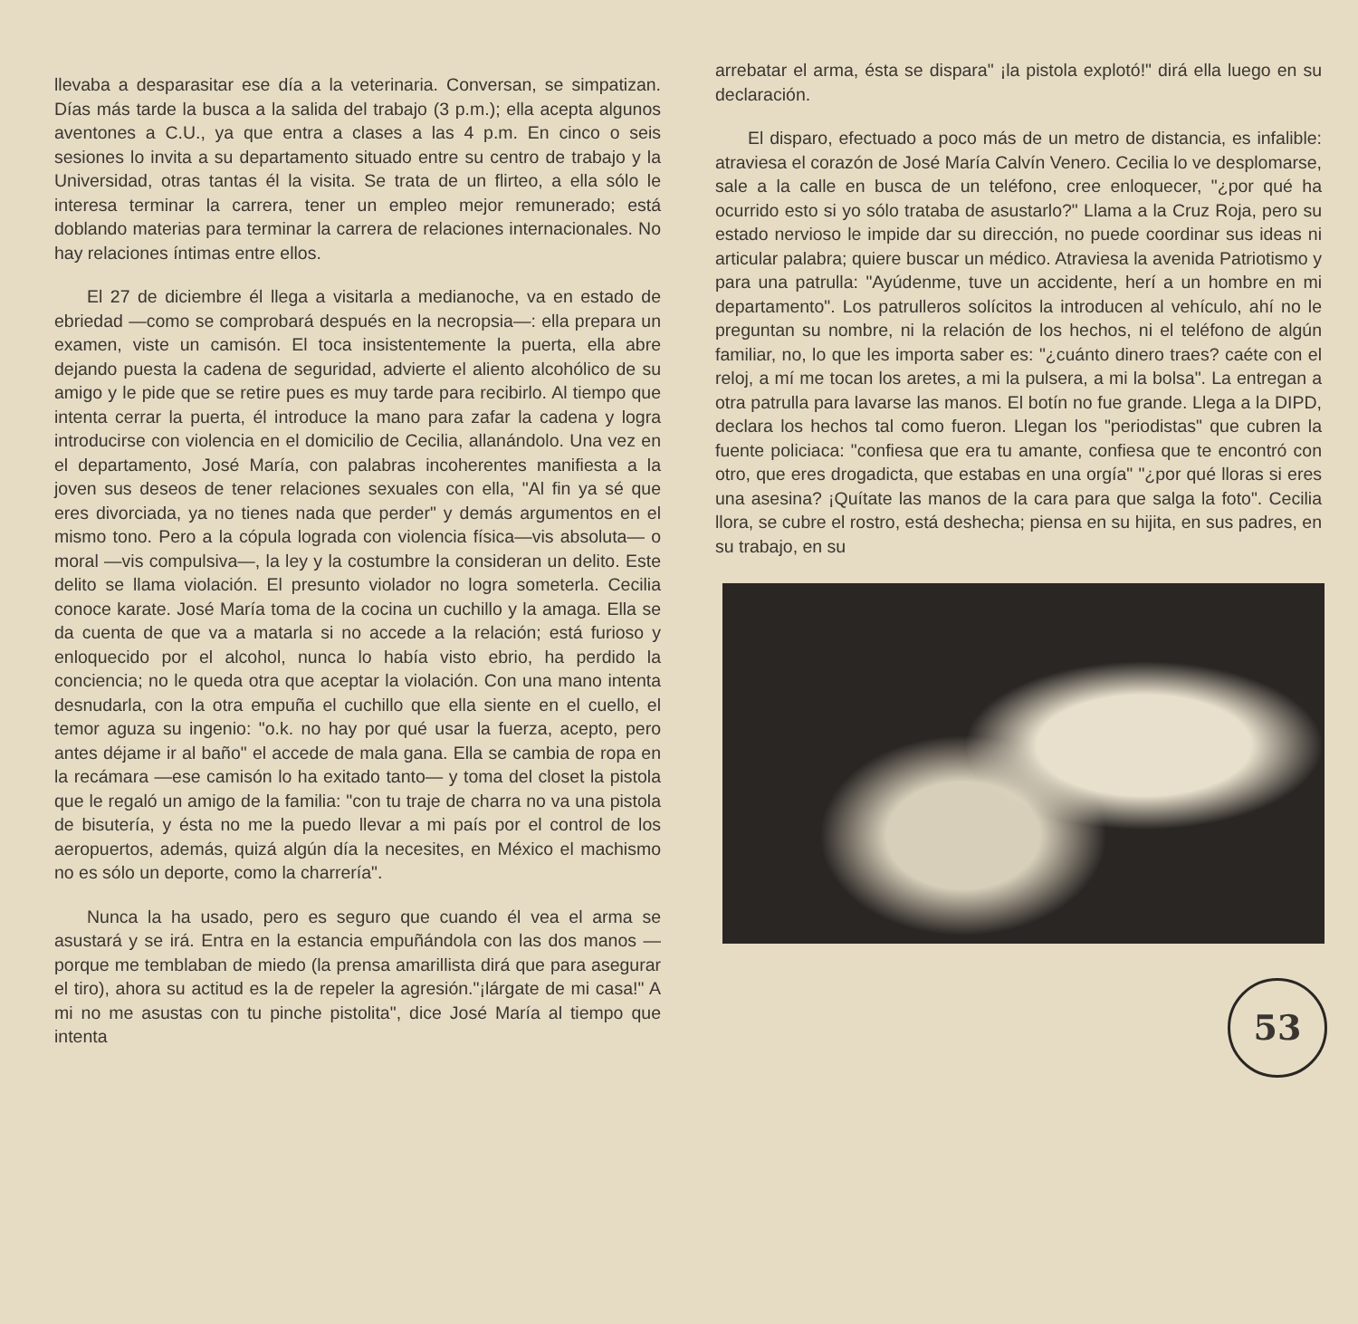llevaba a desparasitar ese día a la veterinaria. Conversan, se simpatizan. Días más tarde la busca a la salida del trabajo (3 p.m.); ella acepta algunos aventones a C.U., ya que entra a clases a las 4 p.m. En cinco o seis sesiones lo invita a su departamento situado entre su centro de trabajo y la Universidad, otras tantas él la visita. Se trata de un flirteo, a ella sólo le interesa terminar la carrera, tener un empleo mejor remunerado; está doblando materias para terminar la carrera de relaciones internacionales. No hay relaciones íntimas entre ellos.
El 27 de diciembre él llega a visitarla a medianoche, va en estado de ebriedad —como se comprobará después en la necropsia—: ella prepara un examen, viste un camisón. El toca insistentemente la puerta, ella abre dejando puesta la cadena de seguridad, advierte el aliento alcohólico de su amigo y le pide que se retire pues es muy tarde para recibirlo. Al tiempo que intenta cerrar la puerta, él introduce la mano para zafar la cadena y logra introducirse con violencia en el domicilio de Cecilia, allanándolo. Una vez en el departamento, José María, con palabras incoherentes manifiesta a la joven sus deseos de tener relaciones sexuales con ella, "Al fin ya sé que eres divorciada, ya no tienes nada que perder" y demás argumentos en el mismo tono. Pero a la cópula lograda con violencia física—vis absoluta— o moral —vis compulsiva—, la ley y la costumbre la consideran un delito. Este delito se llama violación. El presunto violador no logra someterla. Cecilia conoce karate. José María toma de la cocina un cuchillo y la amaga. Ella se da cuenta de que va a matarla si no accede a la relación; está furioso y enloquecido por el alcohol, nunca lo había visto ebrio, ha perdido la conciencia; no le queda otra que aceptar la violación. Con una mano intenta desnudarla, con la otra empuña el cuchillo que ella siente en el cuello, el temor aguza su ingenio: "o.k. no hay por qué usar la fuerza, acepto, pero antes déjame ir al baño" el accede de mala gana. Ella se cambia de ropa en la recámara —ese camisón lo ha exitado tanto— y toma del closet la pistola que le regaló un amigo de la familia: "con tu traje de charra no va una pistola de bisutería, y ésta no me la puedo llevar a mi país por el control de los aeropuertos, además, quizá algún día la necesites, en México el machismo no es sólo un deporte, como la charrería".
Nunca la ha usado, pero es seguro que cuando él vea el arma se asustará y se irá. Entra en la estancia empuñándola con las dos manos —porque me temblaban de miedo (la prensa amarillista dirá que para asegurar el tiro), ahora su actitud es la de repeler la agresión."¡lárgate de mi casa!" A mi no me asustas con tu pinche pistolita", dice José María al tiempo que intenta
arrebatar el arma, ésta se dispara" ¡la pistola explotó!" dirá ella luego en su declaración.
El disparo, efectuado a poco más de un metro de distancia, es infalible: atraviesa el corazón de José María Calvín Venero. Cecilia lo ve desplomarse, sale a la calle en busca de un teléfono, cree enloquecer, "¿por qué ha ocurrido esto si yo sólo trataba de asustarlo?" Llama a la Cruz Roja, pero su estado nervioso le impide dar su dirección, no puede coordinar sus ideas ni articular palabra; quiere buscar un médico. Atraviesa la avenida Patriotismo y para una patrulla: "Ayúdenme, tuve un accidente, herí a un hombre en mi departamento". Los patrulleros solícitos la introducen al vehículo, ahí no le preguntan su nombre, ni la relación de los hechos, ni el teléfono de algún familiar, no, lo que les importa saber es: "¿cuánto dinero traes? caéte con el reloj, a mí me tocan los aretes, a mi la pulsera, a mi la bolsa". La entregan a otra patrulla para lavarse las manos. El botín no fue grande. Llega a la DIPD, declara los hechos tal como fueron. Llegan los "periodistas" que cubren la fuente policiaca: "confiesa que era tu amante, confiesa que te encontró con otro, que eres drogadicta, que estabas en una orgía" "¿por qué lloras si eres una asesina? ¡Quítate las manos de la cara para que salga la foto". Cecilia llora, se cubre el rostro, está deshecha; piensa en su hijita, en sus padres, en su trabajo, en su
53